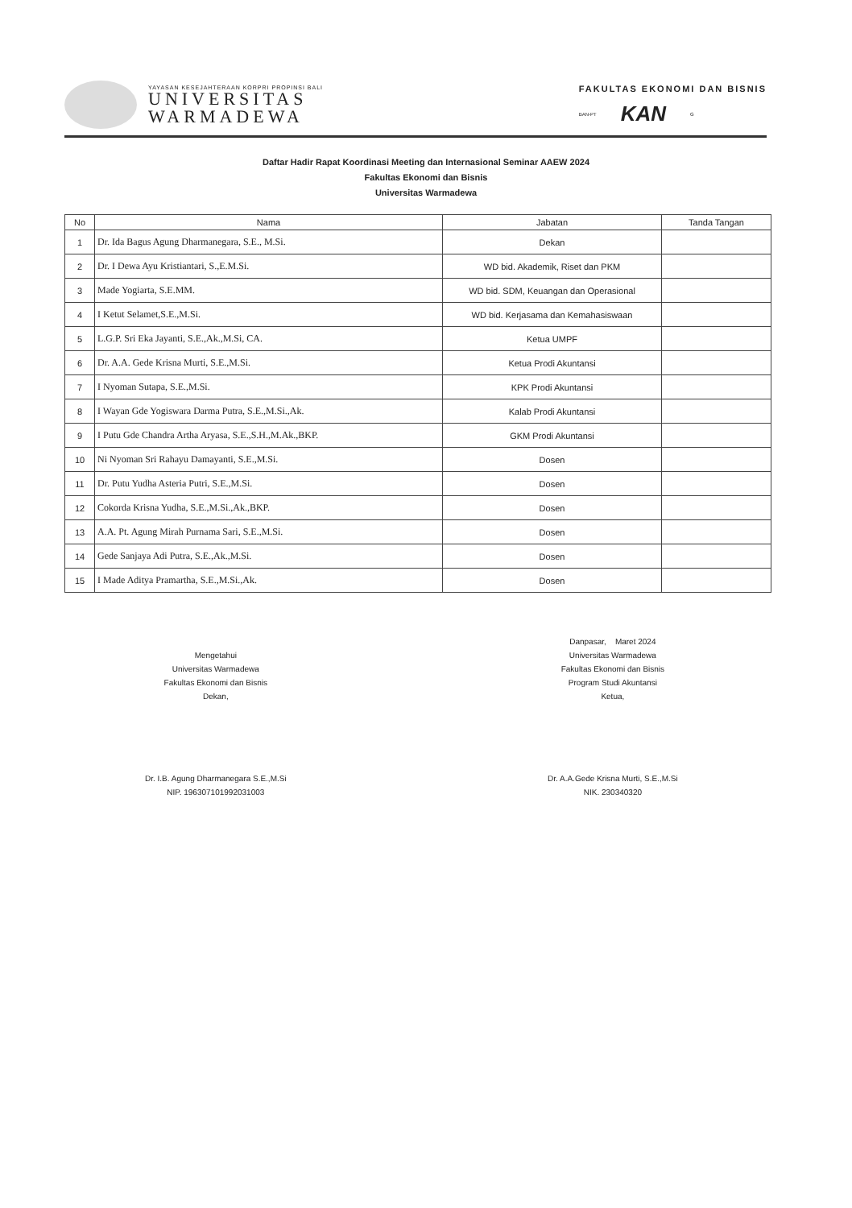YAYASAN KESEJAHTERAAN KORPRI PROPINSI BALI
UNIVERSITAS
WARMADEWA
FAKULTAS EKONOMI DAN BISNIS
BAN-PT KAN G
Daftar Hadir Rapat Koordinasi Meeting dan Internasional Seminar AAEW 2024
Fakultas Ekonomi dan Bisnis
Universitas Warmadewa
| No | Nama | Jabatan | Tanda Tangan |
| --- | --- | --- | --- |
| 1 | Dr. Ida Bagus Agung Dharmanegara, S.E., M.Si. | Dekan | |
| 2 | Dr. I Dewa Ayu Kristiantari, S.,E.M.Si. | WD bid. Akademik, Riset dan PKM | |
| 3 | Made Yogiarta, S.E.MM. | WD bid. SDM, Keuangan dan Operasional | |
| 4 | I Ketut Selamet,S.E.,M.Si. | WD bid. Kerjasama dan Kemahasiswaan | |
| 5 | L.G.P. Sri Eka Jayanti, S.E.,Ak.,M.Si, CA. | Ketua UMPF | |
| 6 | Dr. A.A. Gede Krisna Murti, S.E.,M.Si. | Ketua Prodi Akuntansi | |
| 7 | I Nyoman Sutapa, S.E.,M.Si. | KPK Prodi Akuntansi | |
| 8 | I Wayan Gde Yogiswara Darma Putra, S.E.,M.Si.,Ak. | Kalab Prodi Akuntansi | |
| 9 | I Putu Gde Chandra Artha Aryasa, S.E.,S.H.,M.Ak.,BKP. | GKM Prodi Akuntansi | |
| 10 | Ni Nyoman Sri Rahayu Damayanti, S.E.,M.Si. | Dosen | |
| 11 | Dr. Putu Yudha Asteria Putri, S.E.,M.Si. | Dosen | |
| 12 | Cokorda Krisna Yudha, S.E.,M.Si.,Ak.,BKP. | Dosen | |
| 13 | A.A. Pt. Agung Mirah Purnama Sari, S.E.,M.Si. | Dosen | |
| 14 | Gede Sanjaya Adi Putra, S.E.,Ak.,M.Si. | Dosen | |
| 15 | I Made Aditya Pramartha, S.E.,M.Si.,Ak. | Dosen | |
Mengetahui
Universitas Warmadewa
Fakultas Ekonomi dan Bisnis
Dekan,
Dr. I.B. Agung Dharmanegara S.E.,M.Si
NIP. 196307101992031003
Danpasar, Maret 2024
Universitas Warmadewa
Fakultas Ekonomi dan Bisnis
Program Studi Akuntansi
Ketua,
Dr. A.A.Gede Krisna Murti, S.E.,M.Si
NIK. 230340320